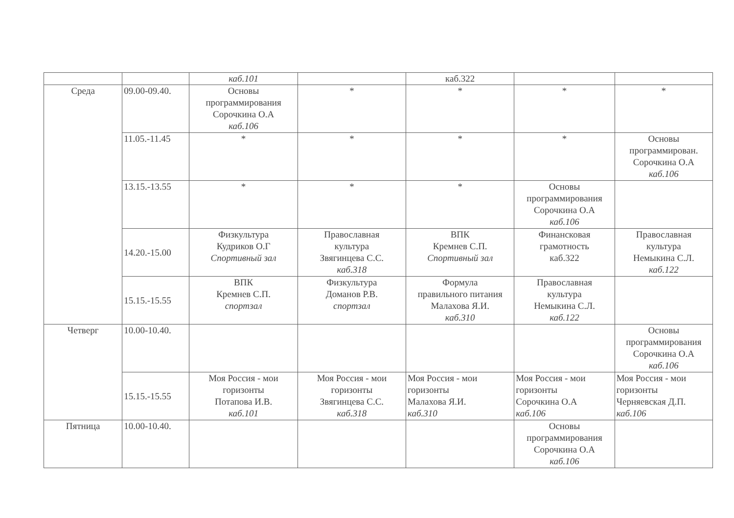| | | каб.101 | | каб.322 | | |
| Среда | 09.00-09.40. | Основы программирования Сорочкина О.А каб.106 | * | * | * | * |
| | 11.05.-11.45 | * | * | * | * | Основы программирован. Сорочкина О.А каб.106 |
| | 13.15.-13.55 | * | * | * | Основы программирования Сорочкина О.А каб.106 | |
| | 14.20.-15.00 | Физкультура Кудриков О.Г Спортивный зал | Православная культура Звягинцева С.С. каб.318 | ВПК Кремнев С.П. Спортивный зал | Финансковая грамотность каб.322 | Православная культура Немыкина С.Л. каб.122 |
| | 15.15.-15.55 | ВПК Кремнев С.П. спортзал | Физкультура Доманов Р.В. спортзал | Формула правильного питания Малахова Я.И. каб.310 | Православная культура Немыкина С.Л. каб.122 | |
| Четверг | 10.00-10.40. | | | | | Основы программирования Сорочкина О.А каб.106 |
| | 15.15.-15.55 | Моя Россия - мои горизонты Потапова И.В. каб.101 | Моя Россия - мои горизонты Звягинцева С.С. каб.318 | Моя Россия - мои горизонты Малахова Я.И. каб.310 | Моя Россия - мои горизонты Сорочкина О.А каб.106 | Моя Россия - мои горизонты Черняевская Д.П. каб.106 |
| Пятница | 10.00-10.40. | | | | Основы программирования Сорочкина О.А каб.106 | |